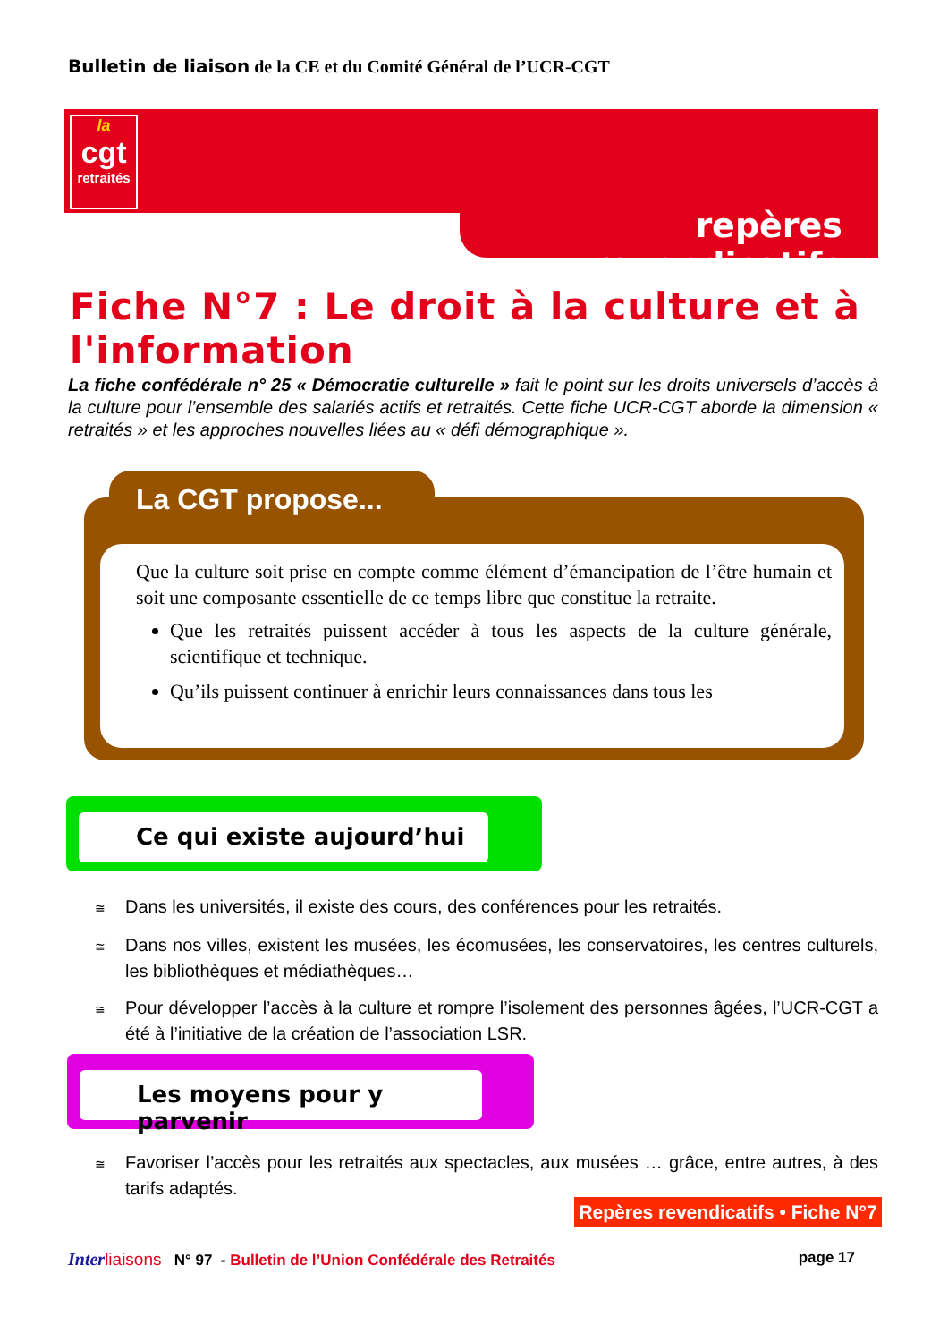Bulletin de liaison de la CE et du Comité Général de l’UCR-CGT
la
cgt
retraités
repères revendicatifs
Fiche N°7 : Le droit à la culture et à l'information
La fiche confédérale n° 25 « Démocratie culturelle » fait le point sur les droits universels d’accès à la culture pour l’ensemble des salariés actifs et retraités. Cette fiche UCR-CGT aborde la dimension « retraités » et les approches nouvelles liées au « défi démographique ».
La CGT propose...
Que la culture soit prise en compte comme élément d’émancipation de l’être humain et soit une composante essentielle de ce temps libre que constitue la retraite.
Que les retraités puissent accéder à tous les aspects de la culture générale, scientifique et technique.
Qu’ils puissent continuer à enrichir leurs connaissances dans tous les
Ce qui existe aujourd’hui
≅ Dans les universités, il existe des cours, des conférences pour les retraités.
≅ Dans nos villes, existent les musées, les écomusées, les conservatoires, les centres culturels, les bibliothèques et médiathèques…
≅ Pour développer l’accès à la culture et rompre l’isolement des personnes âgées, l’UCR-CGT a été à l’initiative de la création de l’association LSR.
Les moyens pour y parvenir
≅ Favoriser l’accès pour les retraités aux spectacles, aux musées … grâce, entre autres, à des tarifs adaptés.
Repères revendicatifs • Fiche N°7
Inter liaisons N° 97 - Bulletin de l’Union Confédérale des Retraités page 17